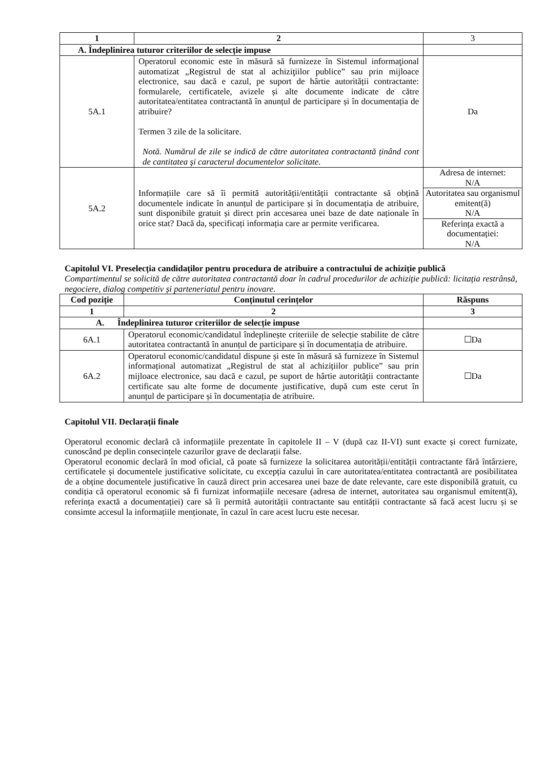| 1 | 2 | 3 |
| A. Îndeplinirea tuturor criteriilor de selecție impuse | | |
| 5A.1 | Operatorul economic este în măsură să furnizeze în Sistemul informaţional automatizat „Registrul de stat al achiziţiilor publice” sau prin mijloace electronice, sau dacă e cazul, pe suport de hârtie autorității contractante: formularele, certificatele, avizele și alte documente indicate de către autoritatea/entitatea contractantă în anunțul de participare și în documentația de atribuire? Termen 3 zile de la solicitare. Notă. Numărul de zile se indică de către autoritatea contractantă ținând cont de cantitatea şi caracterul documentelor solicitate. | Da |
| 5A.2 | Informațiile care să îi permită autorității/entității contractante să obțină documentele indicate în anunțul de participare și în documentația de atribuire, sunt disponibile gratuit și direct prin accesarea unei baze de date naționale în orice stat? Dacă da, specificați informația care ar permite verificarea. | Adresa de internet: N/A Autoritatea sau organismul emitent(ă) N/A Referința exactă a documentației: N/A |
Capitolul VI. Preselecția candidaților pentru procedura de atribuire a contractului de achiziție publică
Compartimentul se solicită de către autoritatea contractantă doar în cadrul procedurilor de achiziție publică: licitația restrânsă, negociere, dialog competitiv și parteneriatul pentru inovare.
| Cod poziție | Conținutul cerințelor | Răspuns |
| --- | --- | --- |
| 1 | 2 | 3 |
| A. Îndeplinirea tuturor criteriilor de selecție impuse | | |
| 6A.1 | Operatorul economic/candidatul îndeplinește criteriile de selecție stabilite de către autoritatea contractantă în anunțul de participare și în documentația de atribuire. | ☐Da |
| 6A.2 | Operatorul economic/candidatul dispune și este în măsură să furnizeze în Sistemul informațional automatizat „Registrul de stat al achizițiilor publice” sau prin mijloace electronice, sau dacă e cazul, pe suport de hârtie autorității contractante certificate sau alte forme de documente justificative, după cum este cerut în anunțul de participare și în documentația de atribuire. | ☐Da |
Capitolul VII. Declarații finale
Operatorul economic declară că informațiile prezentate în capitolele II – V (după caz II-VI) sunt exacte și corect furnizate, cunoscând pe deplin consecințele cazurilor grave de declarații false.
Operatorul economic declară în mod oficial, că poate să furnizeze la solicitarea autorității/entității contractante fără întârziere, certificatele și documentele justificative solicitate, cu excepția cazului în care autoritatea/entitatea contractantă are posibilitatea de a obține documentele justificative în cauză direct prin accesarea unei baze de date relevante, care este disponibilă gratuit, cu condiția că operatorul economic să fi furnizat informațiile necesare (adresa de internet, autoritatea sau organismul emitent(ă), referința exactă a documentației) care să îi permită autorității contractante sau entității contractante să facă acest lucru și se consimte accesul la informațiile menționate, în cazul în care acest lucru este necesar.